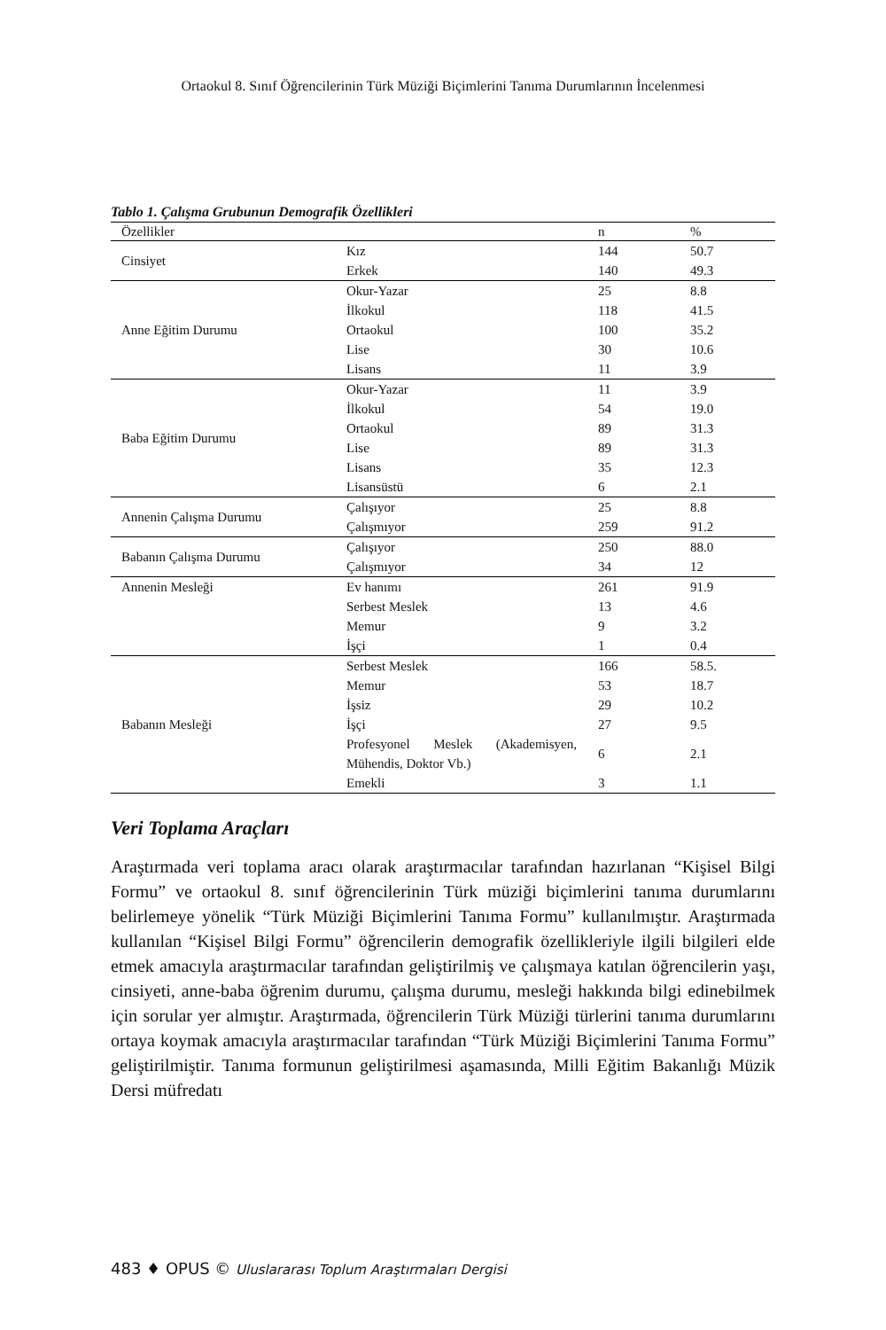Ortaokul 8. Sınıf Öğrencilerinin Türk Müziği Biçimlerini Tanıma Durumlarının İncelenmesi
Tablo 1. Çalışma Grubunun Demografik Özellikleri
| Özellikler | | n | % |
| --- | --- | --- | --- |
| Cinsiyet | Kız | 144 | 50.7 |
| | Erkek | 140 | 49.3 |
| Anne Eğitim Durumu | Okur-Yazar | 25 | 8.8 |
| | İlkokul | 118 | 41.5 |
| | Ortaokul | 100 | 35.2 |
| | Lise | 30 | 10.6 |
| | Lisans | 11 | 3.9 |
| Baba Eğitim Durumu | Okur-Yazar | 11 | 3.9 |
| | İlkokul | 54 | 19.0 |
| | Ortaokul | 89 | 31.3 |
| | Lise | 89 | 31.3 |
| | Lisans | 35 | 12.3 |
| | Lisansüstü | 6 | 2.1 |
| Annenin Çalışma Durumu | Çalışıyor | 25 | 8.8 |
| | Çalışmıyor | 259 | 91.2 |
| Babanın Çalışma Durumu | Çalışıyor | 250 | 88.0 |
| | Çalışmıyor | 34 | 12 |
| Annenin Mesleği | Ev hanımı | 261 | 91.9 |
| | Serbest Meslek | 13 | 4.6 |
| | Memur | 9 | 3.2 |
| | İşçi | 1 | 0.4 |
| Babanın Mesleği | Serbest Meslek | 166 | 58.5. |
| | Memur | 53 | 18.7 |
| | İşsiz | 29 | 10.2 |
| | İşçi | 27 | 9.5 |
| | Profesyonel Meslek (Akademisyen, Mühendis, Doktor Vb.) | 6 | 2.1 |
| | Emekli | 3 | 1.1 |
Veri Toplama Araçları
Araştırmada veri toplama aracı olarak araştırmacılar tarafından hazırlanan “Kişisel Bilgi Formu” ve ortaokul 8. sınıf öğrencilerinin Türk müziği biçimlerini tanıma durumlarını belirlemeye yönelik “Türk Müziği Biçimlerini Tanıma Formu” kullanılmıştır. Araştırmada kullanılan “Kişisel Bilgi Formu” öğrencilerin demografik özellikleriyle ilgili bilgileri elde etmek amacıyla araştırmacılar tarafından geliştirilmiş ve çalışmaya katılan öğrencilerin yaşı, cinsiyeti, anne-baba öğrenim durumu, çalışma durumu, mesleği hakkında bilgi edinebilmek için sorular yer almıştır. Araştırmada, öğrencilerin Türk Müziği türlerini tanıma durumlarını ortaya koymak amacıyla araştırmacılar tarafından “Türk Müziği Biçimlerini Tanıma Formu” geliştirilmiştir. Tanıma formunun geliştirilmesi aşamasında, Milli Eğitim Bakanlığı Müzik Dersi müfredatı
483 ♦ OPUS © Uluslararası Toplum Araştırmaları Dergisi